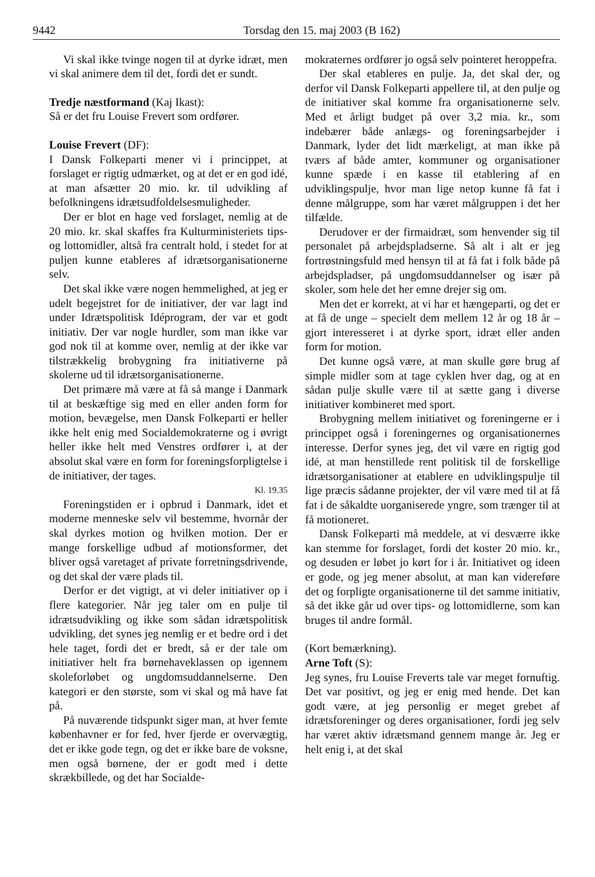9442 Torsdag den 15. maj 2003 (B 162)
Vi skal ikke tvinge nogen til at dyrke idræt, men vi skal animere dem til det, fordi det er sundt.
Tredje næstformand (Kaj Ikast):
Så er det fru Louise Frevert som ordfører.
Louise Frevert (DF):
I Dansk Folkeparti mener vi i princippet, at forslaget er rigtig udmærket, og at det er en god idé, at man afsætter 20 mio. kr. til udvikling af befolkningens idrætsudfoldelsesmuligheder.
Der er blot en hage ved forslaget, nemlig at de 20 mio. kr. skal skaffes fra Kulturministeriets tips- og lottomidler, altså fra centralt hold, i stedet for at puljen kunne etableres af idrætsorganisationerne selv.
Det skal ikke være nogen hemmelighed, at jeg er udelt begejstret for de initiativer, der var lagt ind under Idrætspolitisk Idéprogram, der var et godt initiativ. Der var nogle hurdler, som man ikke var god nok til at komme over, nemlig at der ikke var tilstrækkelig brobygning fra initiativerne på skolerne ud til idrætsorganisationerne.
Det primære må være at få så mange i Danmark til at beskæftige sig med en eller anden form for motion, bevægelse, men Dansk Folkeparti er heller ikke helt enig med Socialdemokraterne og i øvrigt heller ikke helt med Venstres ordfører i, at der absolut skal være en form for foreningsforpligtelse i de initiativer, der tages.
Kl. 19.35
Foreningstiden er i opbrud i Danmark, idet et moderne menneske selv vil bestemme, hvornår der skal dyrkes motion og hvilken motion. Der er mange forskellige udbud af motionsformer, det bliver også varetaget af private forretningsdrivende, og det skal der være plads til.
Derfor er det vigtigt, at vi deler initiativer op i flere kategorier. Når jeg taler om en pulje til idrætsudvikling og ikke som sådan idrætspolitisk udvikling, det synes jeg nemlig er et bedre ord i det hele taget, fordi det er bredt, så er der tale om initiativer helt fra børnehaveklassen op igennem skoleforløbet og ungdomsuddannelserne. Den kategori er den største, som vi skal og må have fat på.
På nuværende tidspunkt siger man, at hver femte københavner er for fed, hver fjerde er overvægtig, det er ikke gode tegn, og det er ikke bare de voksne, men også børnene, der er godt med i dette skrækbillede, og det har Socialde-
mokraternes ordfører jo også selv pointeret heroppefra.
Der skal etableres en pulje. Ja, det skal der, og derfor vil Dansk Folkeparti appellere til, at den pulje og de initiativer skal komme fra organisationerne selv. Med et årligt budget på over 3,2 mia. kr., som indebærer både anlægs- og foreningsarbejder i Danmark, lyder det lidt mærkeligt, at man ikke på tværs af både amter, kommuner og organisationer kunne spæde i en kasse til etablering af en udviklingspulje, hvor man lige netop kunne få fat i denne målgruppe, som har været målgruppen i det her tilfælde.
Derudover er der firmaidræt, som henvender sig til personalet på arbejdspladserne. Så alt i alt er jeg fortrøstningsfuld med hensyn til at få fat i folk både på arbejdspladser, på ungdomsuddannelser og især på skoler, som hele det her emne drejer sig om.
Men det er korrekt, at vi har et hængeparti, og det er at få de unge – specielt dem mellem 12 år og 18 år – gjort interesseret i at dyrke sport, idræt eller anden form for motion.
Det kunne også være, at man skulle gøre brug af simple midler som at tage cyklen hver dag, og at en sådan pulje skulle være til at sætte gang i diverse initiativer kombineret med sport.
Brobygning mellem initiativet og foreningerne er i princippet også i foreningernes og organisationernes interesse. Derfor synes jeg, det vil være en rigtig god idé, at man henstillede rent politisk til de forskellige idrætsorganisationer at etablere en udviklingspulje til lige præcis sådanne projekter, der vil være med til at få fat i de såkaldte uorganiserede yngre, som trænger til at få motioneret.
Dansk Folkeparti må meddele, at vi desværre ikke kan stemme for forslaget, fordi det koster 20 mio. kr., og desuden er løbet jo kørt for i år. Initiativet og ideen er gode, og jeg mener absolut, at man kan videreføre det og forpligte organisationerne til det samme initiativ, så det ikke går ud over tips- og lottomidlerne, som kan bruges til andre formål.
(Kort bemærkning).
Arne Toft (S):
Jeg synes, fru Louise Freverts tale var meget fornuftig. Det var positivt, og jeg er enig med hende. Det kan godt være, at jeg personlig er meget grebet af idrætsforeninger og deres organisationer, fordi jeg selv har været aktiv idrætsmand gennem mange år. Jeg er helt enig i, at det skal